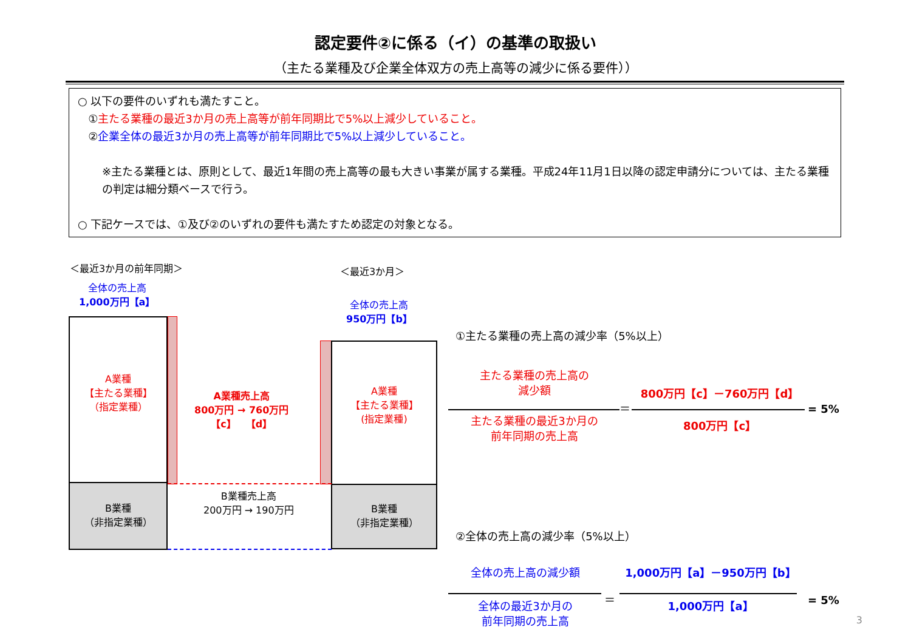認定要件②に係る（イ）の基準の取扱い
（主たる業種及び企業全体双方の売上高等の減少に係る要件））
○ 以下の要件のいずれも満たすこと。
①主たる業種の最近3か月の売上高等が前年同期比で5%以上減少していること。
②企業全体の最近3か月の売上高等が前年同期比で5%以上減少していること。
※主たる業種とは、原則として、最近1年間の売上高等の最も大きい事業が属する業種。平成24年11月1日以降の認定申請分については、主たる業種の判定は細分類ベースで行う。
○ 下記ケースでは、①及び②のいずれの要件も満たすため認定の対象となる。
＜最近3か月の前年同期＞ ＜最近3か月＞
全体の売上高
1,000万円【a】
全体の売上高
950万円【b】
A業種
【主たる業種】
（指定業種）
B業種
（非指定業種）
A業種
【主たる業種】
(指定業種)
B業種
（非指定業種）
A業種売上高
800万円 → 760万円
【c】　　【d】
B業種売上高
200万円 → 190万円
①主たる業種の売上高の減少率（5%以上）
主たる業種の売上高の
減少額
主たる業種の最近3か月の
前年同期の売上高
＝
800万円【c】－760万円【d】
800万円【c】
= 5%
②全体の売上高の減少率（5%以上）
全体の売上高の減少額
全体の最近3か月の
前年同期の売上高
＝
1,000万円【a】－950万円【b】
1,000万円【a】 = 5%
3